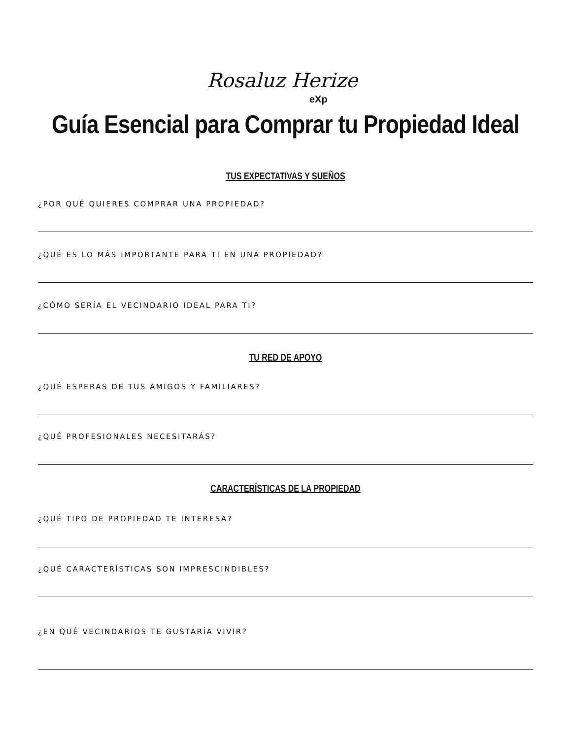Rosaluz Herize
eXp
Guía Esencial para Comprar tu Propiedad Ideal
TUS EXPECTATIVAS Y SUEÑOS
¿POR QUÉ QUIERES COMPRAR UNA PROPIEDAD?
¿QUÉ ES LO MÁS IMPORTANTE PARA TI EN UNA PROPIEDAD?
¿CÓMO SERÍA EL VECINDARIO IDEAL PARA TI?
TU RED DE APOYO
¿QUÉ ESPERAS DE TUS AMIGOS Y FAMILIARES?
¿QUÉ PROFESIONALES NECESITARÁS?
CARACTERÍSTICAS DE LA PROPIEDAD
¿QUÉ TIPO DE PROPIEDAD TE INTERESA?
¿QUÉ CARACTERÍSTICAS SON IMPRESCINDIBLES?
¿EN QUÉ VECINDARIOS TE GUSTARÍA VIVIR?